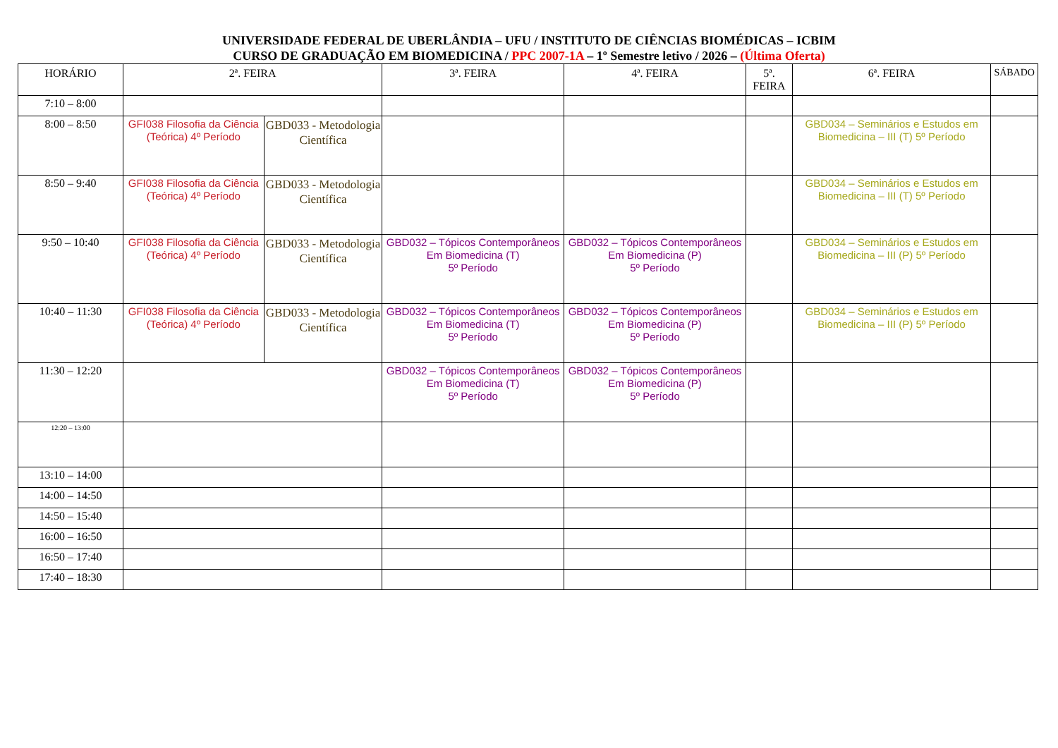UNIVERSIDADE FEDERAL DE UBERLÂNDIA – UFU / INSTITUTO DE CIÊNCIAS BIOMÉDICAS – ICBIM
CURSO DE GRADUAÇÃO EM BIOMEDICINA / PPC 2007-1A – 1º Semestre letivo / 2026 – (Última Oferta)
| HORÁRIO | 2ª. FEIRA | | 3ª. FEIRA | 4ª. FEIRA | 5ª. FEIRA | 6ª. FEIRA | SÁBADO |
| --- | --- | --- | --- | --- | --- | --- | --- |
| 7:10 – 8:00 | | | | | | | |
| 8:00 – 8:50 | GFI038 Filosofia da Ciência (Teórica) 4º Período | GBD033 - Metodologia Científica | | | | GBD034 – Seminários e Estudos em Biomedicina – III (T) 5º Período | |
| 8:50 – 9:40 | GFI038 Filosofia da Ciência (Teórica) 4º Período | GBD033 - Metodologia Científica | | | | GBD034 – Seminários e Estudos em Biomedicina – III (T) 5º Período | |
| 9:50 – 10:40 | GFI038 Filosofia da Ciência (Teórica) 4º Período | GBD033 - Metodologia Científica | GBD032 – Tópicos Contemporâneos Em Biomedicina (T) 5º Período | GBD032 – Tópicos Contemporâneos Em Biomedicina (P) 5º Período | | GBD034 – Seminários e Estudos em Biomedicina – III (P) 5º Período | |
| 10:40 – 11:30 | GFI038 Filosofia da Ciência (Teórica) 4º Período | GBD033 - Metodologia Científica | GBD032 – Tópicos Contemporâneos Em Biomedicina (T) 5º Período | GBD032 – Tópicos Contemporâneos Em Biomedicina (P) 5º Período | | GBD034 – Seminários e Estudos em Biomedicina – III (P) 5º Período | |
| 11:30 – 12:20 | | | GBD032 – Tópicos Contemporâneos Em Biomedicina (T) 5º Período | GBD032 – Tópicos Contemporâneos Em Biomedicina (P) 5º Período | | | |
| 12:20 – 13:00 | | | | | | | |
| 13:10 – 14:00 | | | | | | | |
| 14:00 – 14:50 | | | | | | | |
| 14:50 – 15:40 | | | | | | | |
| 16:00 – 16:50 | | | | | | | |
| 16:50 – 17:40 | | | | | | | |
| 17:40 – 18:30 | | | | | | | |